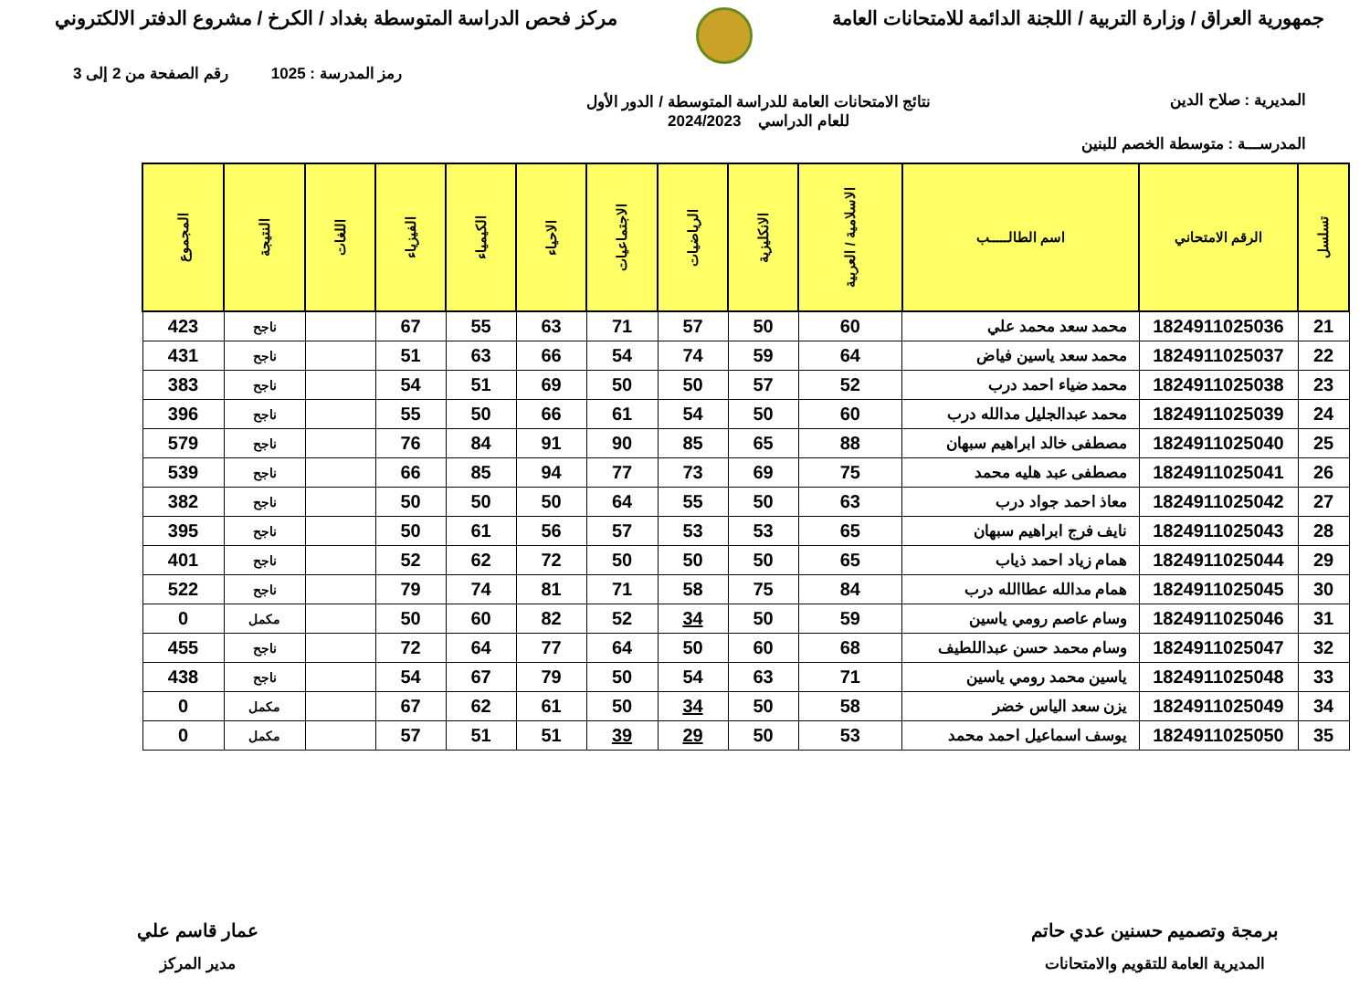جمهورية العراق / وزارة التربية / اللجنة الدائمة للامتحانات العامة
مركز فحص الدراسة المتوسطة بغداد / الكرخ / مشروع الدفتر الالكتروني
رمز المدرسة : 1025 رقم الصفحة من 2 إلى 3
المديرية : صلاح الدين نتائج الامتحانات العامة للدراسة المتوسطة / الدور الأول
للعام الدراسي 2024/2023
المدرســـة : متوسطة الخصم للبنين
| تسلسل | الرقم الامتحاني | اسم الطالـــــب | الاسلامية / العربية | الانكليزية | الرياضيات | الاجتماعيات | الاحياء | الكيمياء | الفيزياء | اللغات | النتيجة | المجموع |
| --- | --- | --- | --- | --- | --- | --- | --- | --- | --- | --- | --- | --- |
| 21 | 1824911025036 | محمد سعد محمد علي | 60 | 50 | 57 | 71 | 63 | 55 | 67 | | ناجح | 423 |
| 22 | 1824911025037 | محمد سعد ياسين فياض | 64 | 59 | 74 | 54 | 66 | 63 | 51 | | ناجح | 431 |
| 23 | 1824911025038 | محمد ضياء احمد درب | 52 | 57 | 50 | 50 | 69 | 51 | 54 | | ناجح | 383 |
| 24 | 1824911025039 | محمد عبدالجليل مدالله درب | 60 | 50 | 54 | 61 | 66 | 50 | 55 | | ناجح | 396 |
| 25 | 1824911025040 | مصطفى خالد ابراهيم سبهان | 88 | 65 | 85 | 90 | 91 | 84 | 76 | | ناجح | 579 |
| 26 | 1824911025041 | مصطفى عبد هليه محمد | 75 | 69 | 73 | 77 | 94 | 85 | 66 | | ناجح | 539 |
| 27 | 1824911025042 | معاذ احمد جواد درب | 63 | 50 | 55 | 64 | 50 | 50 | 50 | | ناجح | 382 |
| 28 | 1824911025043 | نايف فرج ابراهيم سبهان | 65 | 53 | 53 | 57 | 56 | 61 | 50 | | ناجح | 395 |
| 29 | 1824911025044 | همام زياد احمد ذياب | 65 | 50 | 50 | 50 | 72 | 62 | 52 | | ناجح | 401 |
| 30 | 1824911025045 | همام مدالله عطاالله درب | 84 | 75 | 58 | 71 | 81 | 74 | 79 | | ناجح | 522 |
| 31 | 1824911025046 | وسام عاصم رومي ياسين | 59 | 50 | 34 | 52 | 82 | 60 | 50 | | مكمل | 0 |
| 32 | 1824911025047 | وسام محمد حسن عبداللطيف | 68 | 60 | 50 | 64 | 77 | 64 | 72 | | ناجح | 455 |
| 33 | 1824911025048 | ياسين محمد رومي ياسين | 71 | 63 | 54 | 50 | 79 | 67 | 54 | | ناجح | 438 |
| 34 | 1824911025049 | يزن سعد الياس خضر | 58 | 50 | 34 | 50 | 61 | 62 | 67 | | مكمل | 0 |
| 35 | 1824911025050 | يوسف اسماعيل احمد محمد | 53 | 50 | 29 | 39 | 51 | 51 | 57 | | مكمل | 0 |
برمجة وتصميم حسنين عدي حاتم
المديرية العامة للتقويم والامتحانات
عمار قاسم علي
مدير المركز